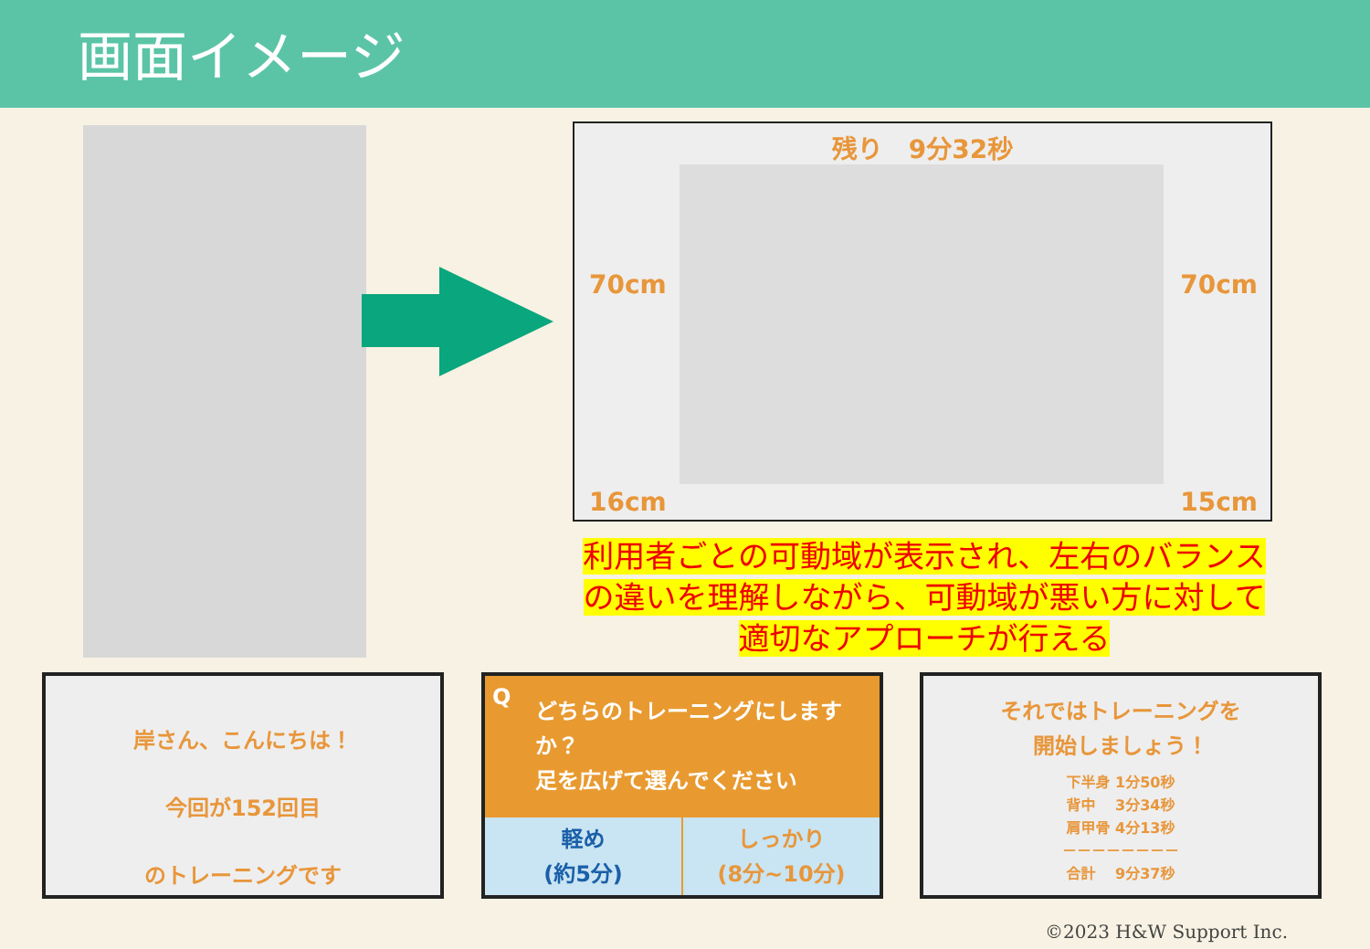画面イメージ
残り　9分32秒
70cm 70cm
16cm 15cm
利用者ごとの可動域が表示され、左右のバランスの違いを理解しながら、可動域が悪い方に対して適切なアプローチが行える
岸さん、こんにちは！
今回が152回目
のトレーニングです
Q
どちらのトレーニングにしますか？
足を広げて選んでください
軽め
(約5分)
しっかり
(8分~10分)
それではトレーニングを
開始しましょう！
下半身 1分50秒
背中　 3分34秒
肩甲骨 4分13秒
－－－－－－－－
合計　 9分37秒
©2023 H&W Support Inc.